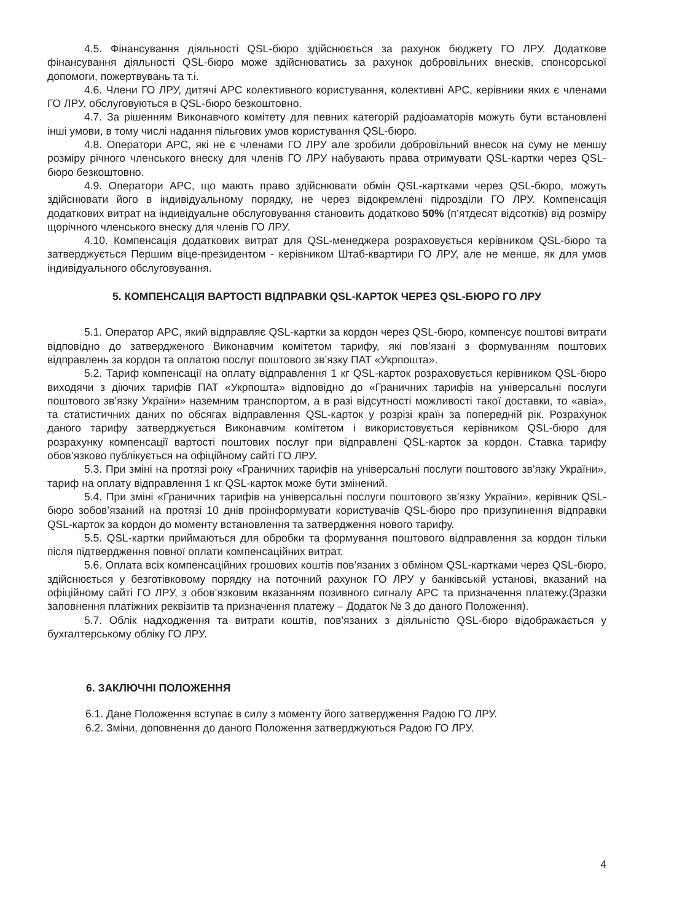4.5. Фінансування діяльності QSL-бюро здійснюється за рахунок бюджету ГО ЛРУ. Додаткове фінансування діяльності QSL-бюро може здійснюватись за рахунок добровільних внесків, спонсорської допомоги, пожертвувань та т.і.
4.6. Члени ГО ЛРУ, дитячі АРС колективного користування, колективні АРС, керівники яких є членами ГО ЛРУ, обслуговуються в QSL-бюро безкоштовно.
4.7. За рішенням Виконавчого комітету для певних категорій радіоаматорів можуть бути встановлені інші умови, в тому числі надання пільгових умов користування QSL-бюро.
4.8. Оператори АРС, які не є членами ГО ЛРУ але зробили добровільний внесок на суму не меншу розміру річного членського внеску для членів ГО ЛРУ набувають права отримувати QSL-картки через QSL-бюро безкоштовно.
4.9. Оператори АРС, що мають право здійснювати обмін QSL-картками через QSL-бюро, можуть здійснювати його в індивідуальному порядку, не через відокремлені підрозділи ГО ЛРУ. Компенсація додаткових витрат на індивідуальне обслуговування становить додатково 50% (п’ятдесят відсотків) від розміру щорічного членського внеску для членів ГО ЛРУ.
4.10. Компенсація додаткових витрат для QSL-менеджера розраховується керівником QSL-бюро та затверджується Першим віце-президентом - керівником Штаб-квартири ГО ЛРУ, але не менше, як для умов індивідуального обслуговування.
5. КОМПЕНСАЦІЯ ВАРТОСТІ ВІДПРАВКИ QSL-КАРТОК ЧЕРЕЗ QSL-БЮРО ГО ЛРУ
5.1. Оператор АРС, який відправляє QSL-картки за кордон через QSL-бюро, компенсує поштові витрати відповідно до затвердженого Виконавчим комітетом тарифу, які пов’язані з формуванням поштових відправлень за кордон та оплатою послуг поштового зв’язку ПАТ «Укрпошта».
5.2. Тариф компенсації на оплату відправлення 1 кг QSL-карток розраховується керівником QSL-бюро виходячи з діючих тарифів ПАТ «Укрпошта» відповідно до «Граничних тарифів на універсальні послуги поштового зв’язку України» наземним транспортом, а в разі відсутності можливості такої доставки, то «авіа», та статистичних даних по обсягах відправлення QSL-карток у розрізі країн за попередній рік. Розрахунок даного тарифу затверджується Виконавчим комітетом і використовується керівником QSL-бюро для розрахунку компенсації вартості поштових послуг при відправлені QSL-карток за кордон. Ставка тарифу обов’язково публікується на офіційному сайті ГО ЛРУ.
5.3. При зміні на протязі року «Граничних тарифів на універсальні послуги поштового зв’язку України», тариф на оплату відправлення 1 кг QSL-карток може бути змінений.
5.4. При зміні «Граничних тарифів на універсальні послуги поштового зв’язку України», керівник QSL-бюро зобов’язаний на протязі 10 днів проінформувати користувачів QSL-бюро про призупинення відправки QSL-карток за кордон до моменту встановлення та затвердження нового тарифу.
5.5. QSL-картки приймаються для обробки та формування поштового відправлення за кордон тільки після підтвердження повної оплати компенсаційних витрат.
5.6. Оплата всіх компенсаційних грошових коштів пов’язаних з обміном QSL-картками через QSL-бюро, здійснюється у безготівковому порядку на поточний рахунок ГО ЛРУ у банківській установі, вказаний на офіційному сайті ГО ЛРУ, з обов’язковим вказанням позивного сигналу АРС та призначення платежу.(Зразки заповнення платіжних реквізитів та призначення платежу – Додаток № 3 до даного Положення).
5.7. Облік надходження та витрати коштів, пов'язаних з діяльністю QSL-бюро відображається у бухгалтерському обліку ГО ЛРУ.
6. ЗАКЛЮЧНІ ПОЛОЖЕННЯ
6.1. Дане Положення вступає в силу з моменту його затвердження Радою ГО ЛРУ.
6.2. Зміни, доповнення до даного Положення затверджуються Радою ГО ЛРУ.
4